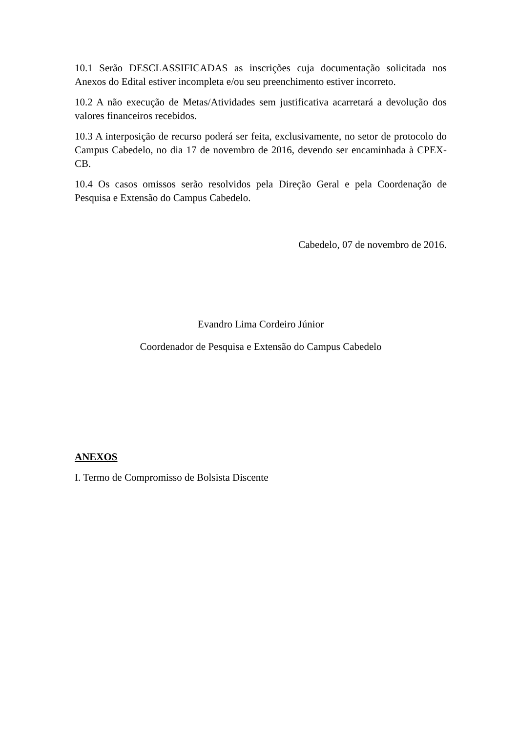10.1 Serão DESCLASSIFICADAS as inscrições cuja documentação solicitada nos Anexos do Edital estiver incompleta e/ou seu preenchimento estiver incorreto.
10.2 A não execução de Metas/Atividades sem justificativa acarretará a devolução dos valores financeiros recebidos.
10.3 A interposição de recurso poderá ser feita, exclusivamente, no setor de protocolo do Campus Cabedelo, no dia 17 de novembro de 2016, devendo ser encaminhada à CPEX-CB.
10.4 Os casos omissos serão resolvidos pela Direção Geral e pela Coordenação de Pesquisa e Extensão do Campus Cabedelo.
Cabedelo, 07 de novembro de 2016.
Evandro Lima Cordeiro Júnior
Coordenador de Pesquisa e Extensão do Campus Cabedelo
ANEXOS
I. Termo de Compromisso de Bolsista Discente